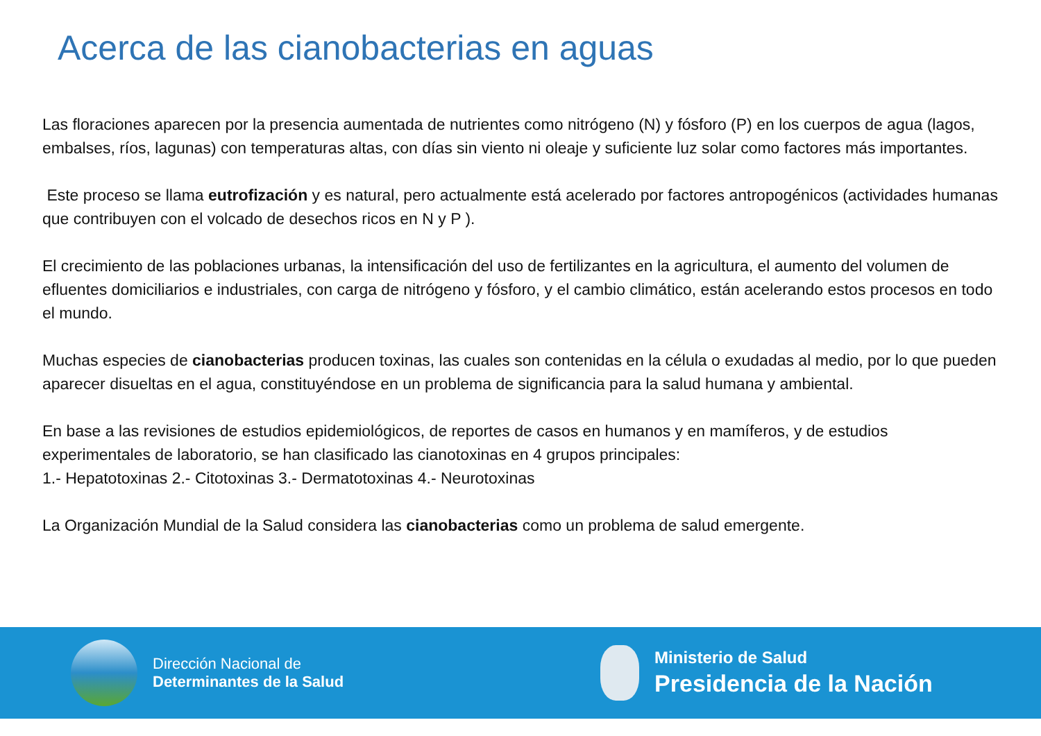Acerca de las cianobacterias en aguas
Las floraciones aparecen por la presencia aumentada de nutrientes como nitrógeno (N) y fósforo (P) en los cuerpos de agua (lagos, embalses, ríos, lagunas) con temperaturas altas, con días sin viento ni oleaje y suficiente luz solar como factores más importantes.
Este proceso se llama eutrofización y es natural, pero actualmente está acelerado por factores antropogénicos (actividades humanas que contribuyen con el volcado de desechos ricos en N y P ).
El crecimiento de las poblaciones urbanas, la intensificación del uso de fertilizantes en la agricultura, el aumento del volumen de efluentes domiciliarios e industriales, con carga de nitrógeno y fósforo, y el cambio climático, están acelerando estos procesos en todo el mundo.
Muchas especies de cianobacterias producen toxinas, las cuales son contenidas en la célula o exudadas al medio, por lo que pueden aparecer disueltas en el agua, constituyéndose en un problema de significancia para la salud humana y ambiental.
En base a las revisiones de estudios epidemiológicos, de reportes de casos en humanos y en mamíferos, y de estudios experimentales de laboratorio, se han clasificado las cianotoxinas en 4 grupos principales:
1.- Hepatotoxinas 2.- Citotoxinas 3.- Dermatotoxinas 4.- Neurotoxinas
La Organización Mundial de la Salud considera las cianobacterias como un problema de salud emergente.
Dirección Nacional de
Determinantes de la Salud
Ministerio de Salud
Presidencia de la Nación